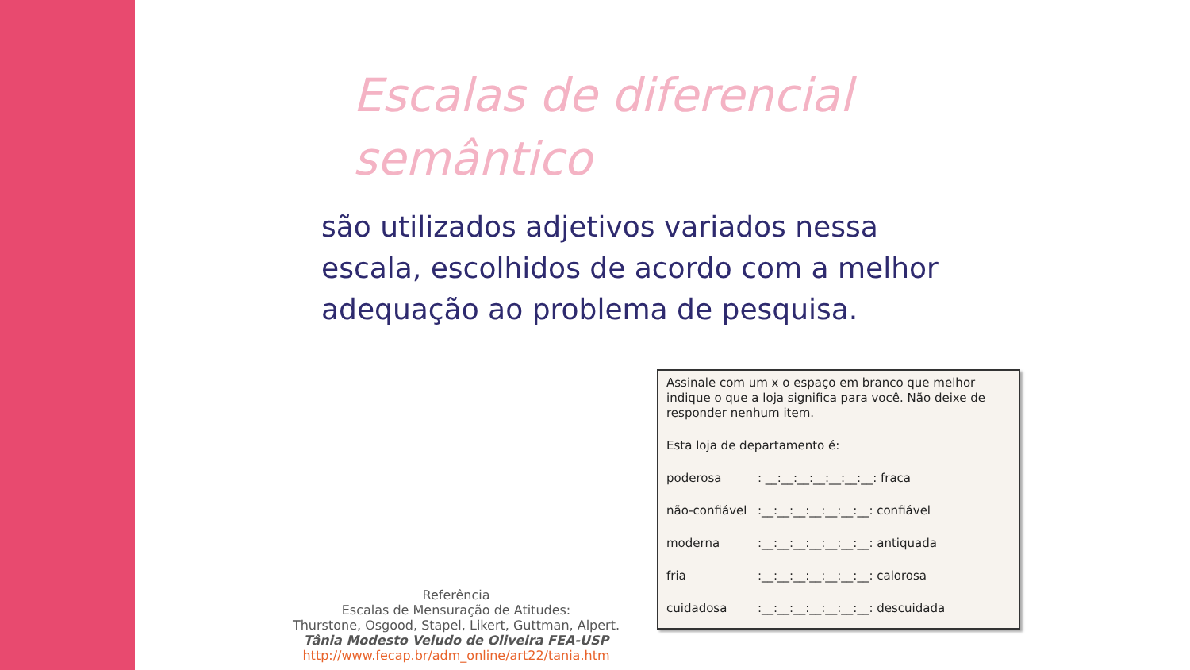Escalas de diferencial semântico
são utilizados adjetivos variados nessa escala, escolhidos de acordo com a melhor adequação ao problema de pesquisa.
Assinale com um x o espaço em branco que melhor indique o que a loja significa para você. Não deixe de responder nenhum item.
Esta loja de departamento é:
poderosa: __:__:__:__:__:__:__: fraca
não-confiável:__:__:__:__:__:__:__: confiável
moderna:__:__:__:__:__:__:__: antiquada
fria:__:__:__:__:__:__:__: calorosa
cuidadosa:__:__:__:__:__:__:__: descuidada
Referência
Escalas de Mensuração de Atitudes:
Thurstone, Osgood, Stapel, Likert, Guttman, Alpert.
Tânia Modesto Veludo de Oliveira FEA-USP
http://www.fecap.br/adm_online/art22/tania.htm